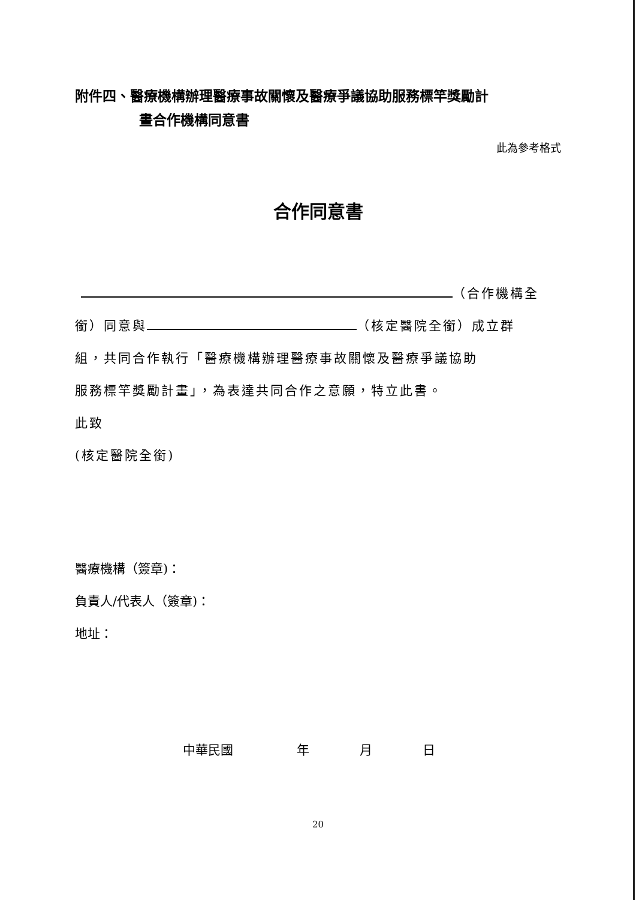附件四、醫療機構辦理醫療事故關懷及醫療爭議協助服務標竿獎勵計
畫合作機構同意書
此為參考格式
合作同意書
（合作機構全
銜）同意與 （核定醫院全銜）成立群
組，共同合作執行「醫療機構辦理醫療事故關懷及醫療爭議協助
服務標竿獎勵計畫」，為表達共同合作之意願，特立此書。
此致
(核定醫院全銜)
醫療機構（簽章)：
負責人/代表人（簽章)：
地址：
中華民國 年 月 日
20